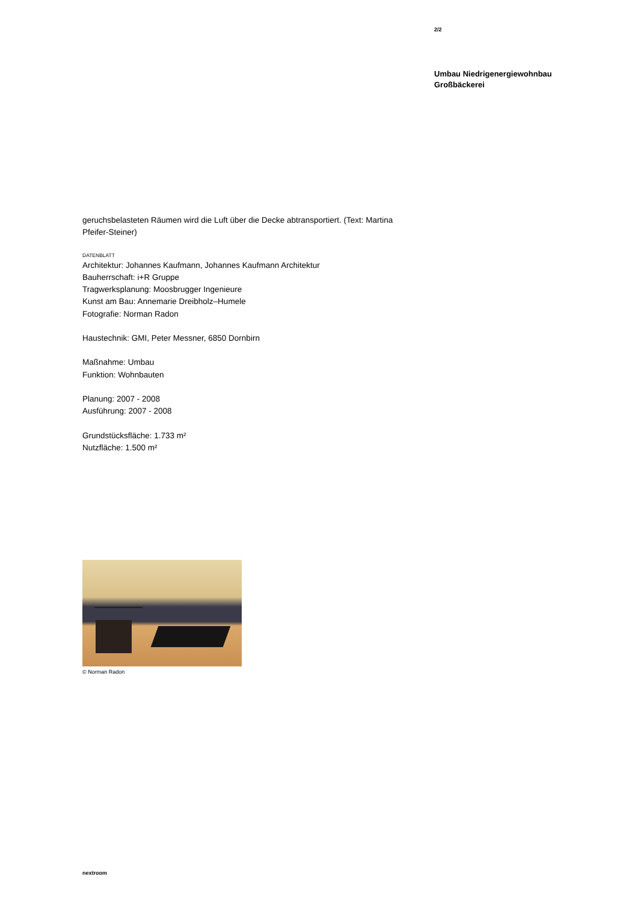2/2
Umbau Niedrigenergiewohnbau
Großbäckerei
geruchsbelasteten Räumen wird die Luft über die Decke abtransportiert. (Text: Martina Pfeifer-Steiner)
DATENBLATT
Architektur: Johannes Kaufmann, Johannes Kaufmann Architektur
Bauherrschaft: i+R Gruppe
Tragwerksplanung: Moosbrugger Ingenieure
Kunst am Bau: Annemarie Dreibholz–Humele
Fotografie: Norman Radon
Haustechnik: GMI, Peter Messner, 6850 Dornbirn
Maßnahme: Umbau
Funktion: Wohnbauten
Planung: 2007 - 2008
Ausführung: 2007 - 2008
Grundstücksfläche: 1.733 m²
Nutzfläche: 1.500 m²
© Norman Radon
nextroom